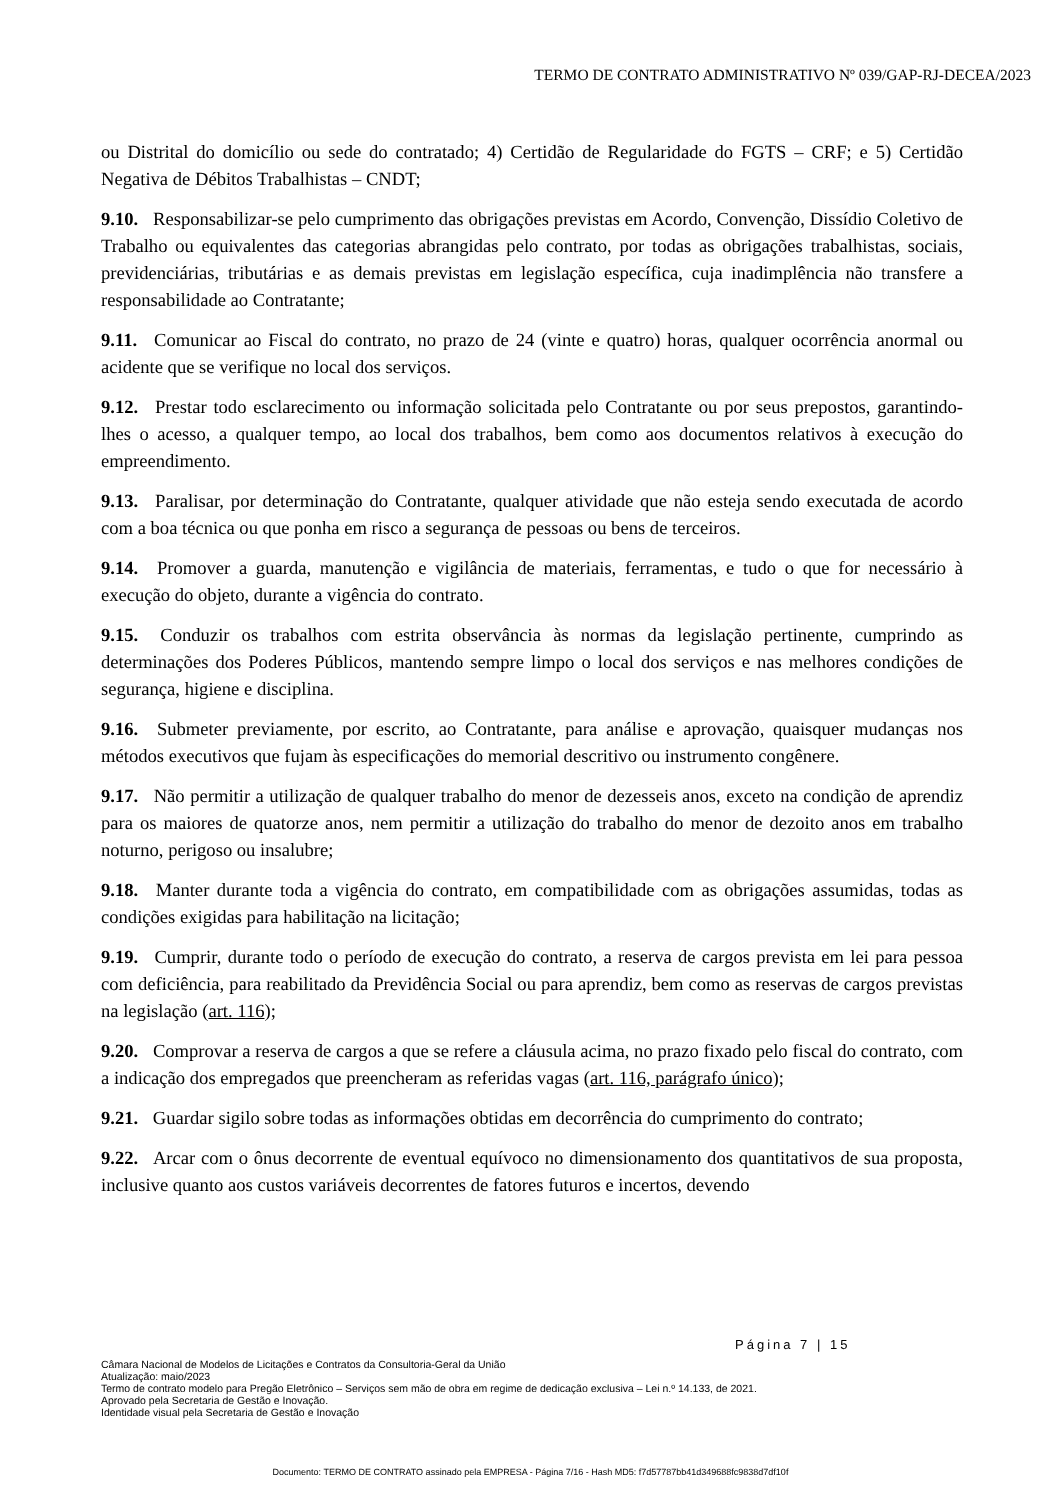TERMO DE CONTRATO ADMINISTRATIVO Nº 039/GAP-RJ-DECEA/2023
ou Distrital do domicílio ou sede do contratado; 4) Certidão de Regularidade do FGTS – CRF; e 5) Certidão Negativa de Débitos Trabalhistas – CNDT;
9.10. Responsabilizar-se pelo cumprimento das obrigações previstas em Acordo, Convenção, Dissídio Coletivo de Trabalho ou equivalentes das categorias abrangidas pelo contrato, por todas as obrigações trabalhistas, sociais, previdenciárias, tributárias e as demais previstas em legislação específica, cuja inadimplência não transfere a responsabilidade ao Contratante;
9.11. Comunicar ao Fiscal do contrato, no prazo de 24 (vinte e quatro) horas, qualquer ocorrência anormal ou acidente que se verifique no local dos serviços.
9.12. Prestar todo esclarecimento ou informação solicitada pelo Contratante ou por seus prepostos, garantindo-lhes o acesso, a qualquer tempo, ao local dos trabalhos, bem como aos documentos relativos à execução do empreendimento.
9.13. Paralisar, por determinação do Contratante, qualquer atividade que não esteja sendo executada de acordo com a boa técnica ou que ponha em risco a segurança de pessoas ou bens de terceiros.
9.14. Promover a guarda, manutenção e vigilância de materiais, ferramentas, e tudo o que for necessário à execução do objeto, durante a vigência do contrato.
9.15. Conduzir os trabalhos com estrita observância às normas da legislação pertinente, cumprindo as determinações dos Poderes Públicos, mantendo sempre limpo o local dos serviços e nas melhores condições de segurança, higiene e disciplina.
9.16. Submeter previamente, por escrito, ao Contratante, para análise e aprovação, quaisquer mudanças nos métodos executivos que fujam às especificações do memorial descritivo ou instrumento congênere.
9.17. Não permitir a utilização de qualquer trabalho do menor de dezesseis anos, exceto na condição de aprendiz para os maiores de quatorze anos, nem permitir a utilização do trabalho do menor de dezoito anos em trabalho noturno, perigoso ou insalubre;
9.18. Manter durante toda a vigência do contrato, em compatibilidade com as obrigações assumidas, todas as condições exigidas para habilitação na licitação;
9.19. Cumprir, durante todo o período de execução do contrato, a reserva de cargos prevista em lei para pessoa com deficiência, para reabilitado da Previdência Social ou para aprendiz, bem como as reservas de cargos previstas na legislação (art. 116);
9.20. Comprovar a reserva de cargos a que se refere a cláusula acima, no prazo fixado pelo fiscal do contrato, com a indicação dos empregados que preencheram as referidas vagas (art. 116, parágrafo único);
9.21. Guardar sigilo sobre todas as informações obtidas em decorrência do cumprimento do contrato;
9.22. Arcar com o ônus decorrente de eventual equívoco no dimensionamento dos quantitativos de sua proposta, inclusive quanto aos custos variáveis decorrentes de fatores futuros e incertos, devendo
Página 7 | 15
Câmara Nacional de Modelos de Licitações e Contratos da Consultoria-Geral da União
Atualização: maio/2023
Termo de contrato modelo para Pregão Eletrônico – Serviços sem mão de obra em regime de dedicação exclusiva – Lei n.º 14.133, de 2021.
Aprovado pela Secretaria de Gestão e Inovação.
Identidade visual pela Secretaria de Gestão e Inovação
Documento: TERMO DE CONTRATO assinado pela EMPRESA - Página 7/16 - Hash MD5: f7d57787bb41d349688fc9838d7df10f